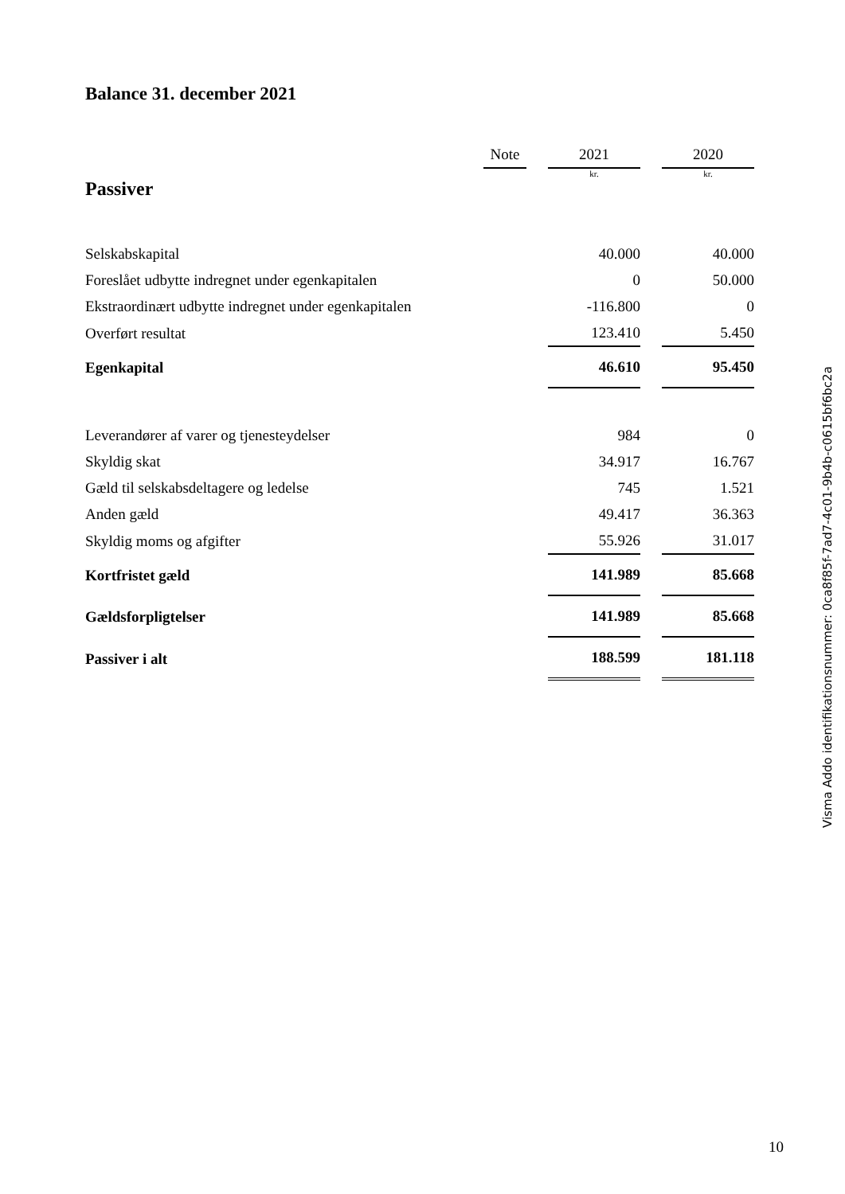Balance 31. december 2021
| | Note | | 2021 | | 2020 |
| Passiver | | | kr. | | kr. |
| Selskabskapital | | | 40.000 | | 40.000 |
| Foreslået udbytte indregnet under egenkapitalen | | | 0 | | 50.000 |
| Ekstraordinært udbytte indregnet under egenkapitalen | | | -116.800 | | 0 |
| Overført resultat | | | 123.410 | | 5.450 |
| Egenkapital | | | 46.610 | | 95.450 |
| Leverandører af varer og tjenesteydelser | | | 984 | | 0 |
| Skyldig skat | | | 34.917 | | 16.767 |
| Gæld til selskabsdeltagere og ledelse | | | 745 | | 1.521 |
| Anden gæld | | | 49.417 | | 36.363 |
| Skyldig moms og afgifter | | | 55.926 | | 31.017 |
| Kortfristet gæld | | | 141.989 | | 85.668 |
| Gældsforpligtelser | | | 141.989 | | 85.668 |
| Passiver i alt | | | 188.599 | | 181.118 |
Visma Addo identifikationsnummer: 0ca8f85f-7ad7-4c01-9b4b-c0615bf6bc2a
10